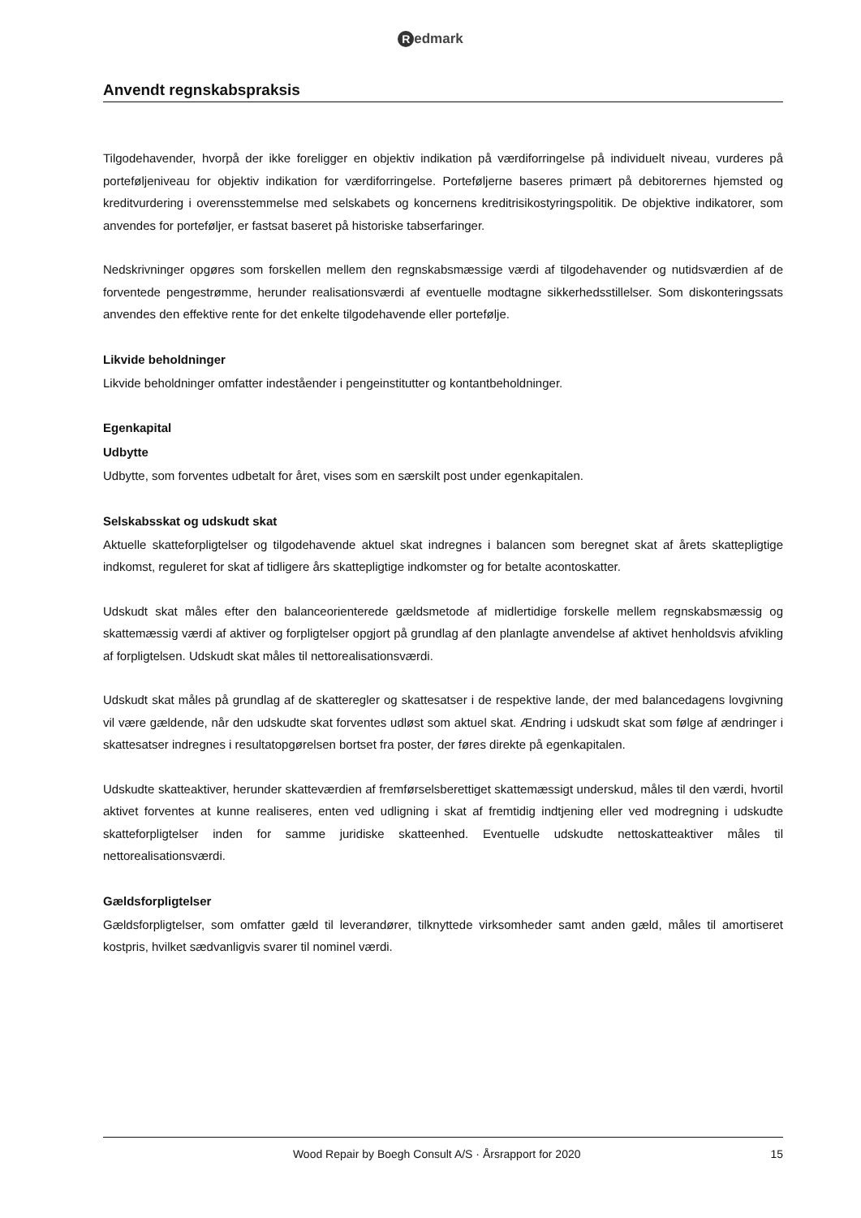Redmark
Anvendt regnskabspraksis
Tilgodehavender, hvorpå der ikke foreligger en objektiv indikation på værdiforringelse på individuelt niveau, vurderes på porteføljeniveau for objektiv indikation for værdiforringelse. Porteføljerne baseres primært på debitorernes hjemsted og kreditvurdering i overensstemmelse med selskabets og koncernens kreditrisikostyringspolitik. De objektive indikatorer, som anvendes for porteføljer, er fastsat baseret på historiske tabserfaringer.
Nedskrivninger opgøres som forskellen mellem den regnskabsmæssige værdi af tilgodehavender og nutidsværdien af de forventede pengestrømme, herunder realisationsværdi af eventuelle modtagne sikkerhedsstillelser. Som diskonteringssats anvendes den effektive rente for det enkelte tilgodehavende eller portefølje.
Likvide beholdninger
Likvide beholdninger omfatter indeståender i pengeinstitutter og kontantbeholdninger.
Egenkapital
Udbytte
Udbytte, som forventes udbetalt for året, vises som en særskilt post under egenkapitalen.
Selskabsskat og udskudt skat
Aktuelle skatteforpligtelser og tilgodehavende aktuel skat indregnes i balancen som beregnet skat af årets skattepligtige indkomst, reguleret for skat af tidligere års skattepligtige indkomster og for betalte acontoskatter.
Udskudt skat måles efter den balanceorienterede gældsmetode af midlertidige forskelle mellem regnskabsmæssig og skattemæssig værdi af aktiver og forpligtelser opgjort på grundlag af den planlagte anvendelse af aktivet henholdsvis afvikling af forpligtelsen. Udskudt skat måles til nettorealisationsværdi.
Udskudt skat måles på grundlag af de skatteregler og skattesatser i de respektive lande, der med balancedagens lovgivning vil være gældende, når den udskudte skat forventes udløst som aktuel skat. Ændring i udskudt skat som følge af ændringer i skattesatser indregnes i resultatopgørelsen bortset fra poster, der føres direkte på egenkapitalen.
Udskudte skatteaktiver, herunder skatteværdien af fremførselsberettiget skattemæssigt underskud, måles til den værdi, hvortil aktivet forventes at kunne realiseres, enten ved udligning i skat af fremtidig indtjening eller ved modregning i udskudte skatteforpligtelser inden for samme juridiske skatteenhed. Eventuelle udskudte nettoskatteaktiver måles til nettorealisationsværdi.
Gældsforpligtelser
Gældsforpligtelser, som omfatter gæld til leverandører, tilknyttede virksomheder samt anden gæld, måles til amortiseret kostpris, hvilket sædvanligvis svarer til nominel værdi.
Wood Repair by Boegh Consult A/S · Årsrapport for 2020
15